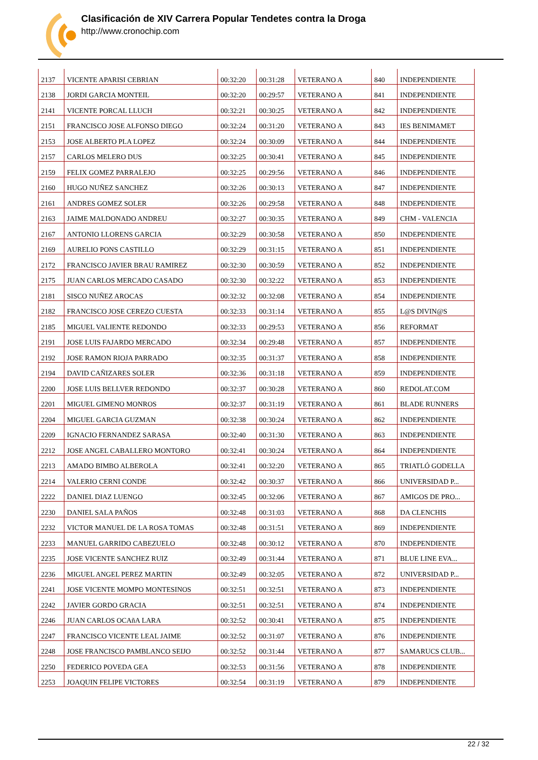Clasificación de XIV Carrera Popular Tendetes contra la Droga
http://www.cronochip.com
| 2137 | VICENTE APARISI CEBRIAN | 00:32:20 | 00:31:28 | VETERANO A | 840 | INDEPENDIENTE |
| 2138 | JORDI GARCIA MONTEIL | 00:32:20 | 00:29:57 | VETERANO A | 841 | INDEPENDIENTE |
| 2141 | VICENTE PORCAL LLUCH | 00:32:21 | 00:30:25 | VETERANO A | 842 | INDEPENDIENTE |
| 2151 | FRANCISCO JOSE ALFONSO DIEGO | 00:32:24 | 00:31:20 | VETERANO A | 843 | IES BENIMAMET |
| 2153 | JOSE ALBERTO PLA LOPEZ | 00:32:24 | 00:30:09 | VETERANO A | 844 | INDEPENDIENTE |
| 2157 | CARLOS MELERO DUS | 00:32:25 | 00:30:41 | VETERANO A | 845 | INDEPENDIENTE |
| 2159 | FELIX GOMEZ PARRALEJO | 00:32:25 | 00:29:56 | VETERANO A | 846 | INDEPENDIENTE |
| 2160 | HUGO NUÑEZ SANCHEZ | 00:32:26 | 00:30:13 | VETERANO A | 847 | INDEPENDIENTE |
| 2161 | ANDRES GOMEZ SOLER | 00:32:26 | 00:29:58 | VETERANO A | 848 | INDEPENDIENTE |
| 2163 | JAIME MALDONADO ANDREU | 00:32:27 | 00:30:35 | VETERANO A | 849 | CHM - VALENCIA |
| 2167 | ANTONIO LLORENS GARCIA | 00:32:29 | 00:30:58 | VETERANO A | 850 | INDEPENDIENTE |
| 2169 | AURELIO PONS CASTILLO | 00:32:29 | 00:31:15 | VETERANO A | 851 | INDEPENDIENTE |
| 2172 | FRANCISCO JAVIER BRAU RAMIREZ | 00:32:30 | 00:30:59 | VETERANO A | 852 | INDEPENDIENTE |
| 2175 | JUAN CARLOS MERCADO CASADO | 00:32:30 | 00:32:22 | VETERANO A | 853 | INDEPENDIENTE |
| 2181 | SISCO NUÑEZ AROCAS | 00:32:32 | 00:32:08 | VETERANO A | 854 | INDEPENDIENTE |
| 2182 | FRANCISCO JOSE CEREZO CUESTA | 00:32:33 | 00:31:14 | VETERANO A | 855 | L@S DIVIN@S |
| 2185 | MIGUEL VALIENTE REDONDO | 00:32:33 | 00:29:53 | VETERANO A | 856 | REFORMAT |
| 2191 | JOSE LUIS FAJARDO MERCADO | 00:32:34 | 00:29:48 | VETERANO A | 857 | INDEPENDIENTE |
| 2192 | JOSE RAMON RIOJA PARRADO | 00:32:35 | 00:31:37 | VETERANO A | 858 | INDEPENDIENTE |
| 2194 | DAVID CAÑIZARES SOLER | 00:32:36 | 00:31:18 | VETERANO A | 859 | INDEPENDIENTE |
| 2200 | JOSE LUIS BELLVER REDONDO | 00:32:37 | 00:30:28 | VETERANO A | 860 | REDOLAT.COM |
| 2201 | MIGUEL GIMENO MONROS | 00:32:37 | 00:31:19 | VETERANO A | 861 | BLADE RUNNERS |
| 2204 | MIGUEL GARCIA GUZMAN | 00:32:38 | 00:30:24 | VETERANO A | 862 | INDEPENDIENTE |
| 2209 | IGNACIO FERNANDEZ SARASA | 00:32:40 | 00:31:30 | VETERANO A | 863 | INDEPENDIENTE |
| 2212 | JOSE ANGEL CABALLERO MONTORO | 00:32:41 | 00:30:24 | VETERANO A | 864 | INDEPENDIENTE |
| 2213 | AMADO BIMBO ALBEROLA | 00:32:41 | 00:32:20 | VETERANO A | 865 | TRIATLÓ GODELLA |
| 2214 | VALERIO CERNI CONDE | 00:32:42 | 00:30:37 | VETERANO A | 866 | UNIVERSIDAD P... |
| 2222 | DANIEL DIAZ LUENGO | 00:32:45 | 00:32:06 | VETERANO A | 867 | AMIGOS DE PRO... |
| 2230 | DANIEL SALA PAÑOS | 00:32:48 | 00:31:03 | VETERANO A | 868 | DA CLENCHIS |
| 2232 | VICTOR MANUEL DE LA ROSA TOMAS | 00:32:48 | 00:31:51 | VETERANO A | 869 | INDEPENDIENTE |
| 2233 | MANUEL GARRIDO CABEZUELO | 00:32:48 | 00:30:12 | VETERANO A | 870 | INDEPENDIENTE |
| 2235 | JOSE VICENTE SANCHEZ RUIZ | 00:32:49 | 00:31:44 | VETERANO A | 871 | BLUE LINE EVA... |
| 2236 | MIGUEL ANGEL PEREZ MARTIN | 00:32:49 | 00:32:05 | VETERANO A | 872 | UNIVERSIDAD P... |
| 2241 | JOSE VICENTE MOMPO MONTESINOS | 00:32:51 | 00:32:51 | VETERANO A | 873 | INDEPENDIENTE |
| 2242 | JAVIER GORDO GRACIA | 00:32:51 | 00:32:51 | VETERANO A | 874 | INDEPENDIENTE |
| 2246 | JUAN CARLOS OCAñA LARA | 00:32:52 | 00:30:41 | VETERANO A | 875 | INDEPENDIENTE |
| 2247 | FRANCISCO VICENTE LEAL JAIME | 00:32:52 | 00:31:07 | VETERANO A | 876 | INDEPENDIENTE |
| 2248 | JOSE FRANCISCO PAMBLANCO SEIJO | 00:32:52 | 00:31:44 | VETERANO A | 877 | SAMARUCS CLUB... |
| 2250 | FEDERICO POVEDA GEA | 00:32:53 | 00:31:56 | VETERANO A | 878 | INDEPENDIENTE |
| 2253 | JOAQUIN FELIPE VICTORES | 00:32:54 | 00:31:19 | VETERANO A | 879 | INDEPENDIENTE |
22 / 32